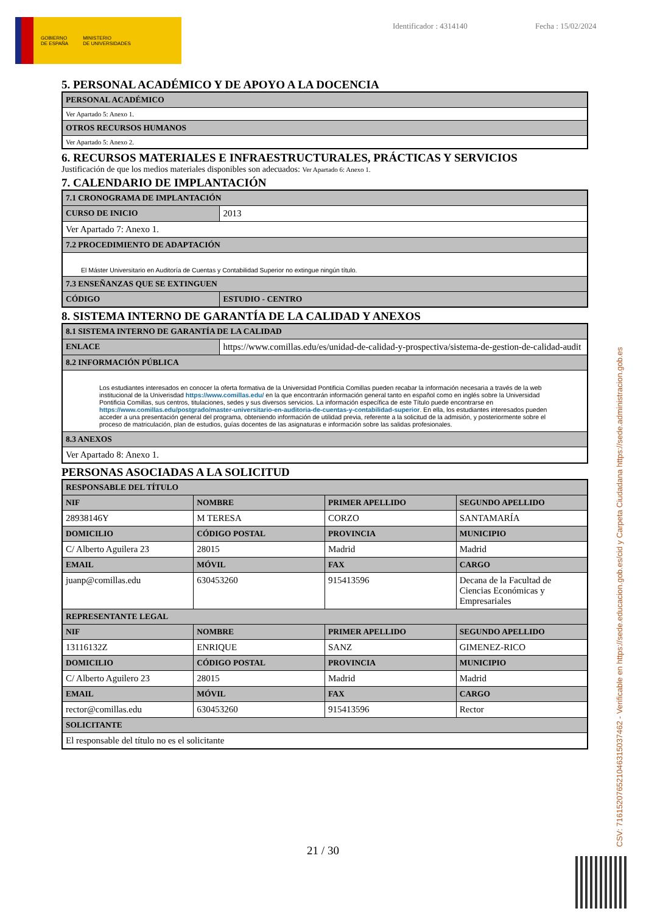GOBIERNO
DE ESPAÑA
MINISTERIO
DE UNIVERSIDADES
Identificador : 4314140 Fecha : 15/02/2024
5. PERSONAL ACADÉMICO Y DE APOYO A LA DOCENCIA
| PERSONAL ACADÉMICO |
| --- |
| Ver Apartado 5: Anexo 1. |
| OTROS RECURSOS HUMANOS |
| Ver Apartado 5: Anexo 2. |
6. RECURSOS MATERIALES E INFRAESTRUCTURALES, PRÁCTICAS Y SERVICIOS
Justificación de que los medios materiales disponibles son adecuados: Ver Apartado 6: Anexo 1.
7. CALENDARIO DE IMPLANTACIÓN
| 7.1 CRONOGRAMA DE IMPLANTACIÓN | |
| --- | --- |
| CURSO DE INICIO | 2013 |
| Ver Apartado 7: Anexo 1. | |
| 7.2 PROCEDIMIENTO DE ADAPTACIÓN | |
| El Máster Universitario en Auditoría de Cuentas y Contabilidad Superior no extingue ningún título. | |
| 7.3 ENSEÑANZAS QUE SE EXTINGUEN | |
| CÓDIGO | ESTUDIO - CENTRO |
8. SISTEMA INTERNO DE GARANTÍA DE LA CALIDAD Y ANEXOS
| 8.1 SISTEMA INTERNO DE GARANTÍA DE LA CALIDAD | |
| --- | --- |
| ENLACE | https://www.comillas.edu/es/unidad-de-calidad-y-prospectiva/sistema-de-gestion-de-calidad-audit |
| 8.2 INFORMACIÓN PÚBLICA | |
| Los estudiantes interesados en conocer la oferta formativa de la Universidad Pontificia Comillas pueden recabar la información necesaria a través de la web institucional de la Univerisdad https://www.comillas.edu/ en la que encontrarán información general tanto en español como en inglés sobre la Universidad Pontificia Comillas, sus centros, titulaciones, sedes y sus diversos servicios. La información específica de este Título puede encontrarse en https://www.comillas.edu/postgrado/master-universitario-en-auditoria-de-cuentas-y-contabilidad-superior . En ella, los estudiantes interesados pueden acceder a una presentación general del programa, obteniendo información de utilidad previa, referente a la solicitud de la admisión, y posteriormente sobre el proceso de matriculación, plan de estudios, guías docentes de las asignaturas e información sobre las salidas profesionales. | |
| 8.3 ANEXOS | |
| Ver Apartado 8: Anexo 1. | |
PERSONAS ASOCIADAS A LA SOLICITUD
| RESPONSABLE DEL TÍTULO | | | |
| --- | --- | --- | --- |
| NIF | NOMBRE | PRIMER APELLIDO | SEGUNDO APELLIDO |
| 28938146Y | M TERESA | CORZO | SANTAMARÍA |
| DOMICILIO | CÓDIGO POSTAL | PROVINCIA | MUNICIPIO |
| C/ Alberto Aguilera 23 | 28015 | Madrid | Madrid |
| EMAIL | MÓVIL | FAX | CARGO |
| juanp@comillas.edu | 630453260 | 915413596 | Decana de la Facultad de Ciencias Económicas y Empresariales |
| REPRESENTANTE LEGAL | | | |
| NIF | NOMBRE | PRIMER APELLIDO | SEGUNDO APELLIDO |
| 13116132Z | ENRIQUE | SANZ | GIMENEZ-RICO |
| DOMICILIO | CÓDIGO POSTAL | PROVINCIA | MUNICIPIO |
| C/ Alberto Aguilero 23 | 28015 | Madrid | Madrid |
| EMAIL | MÓVIL | FAX | CARGO |
| rector@comillas.edu | 630453260 | 915413596 | Rector |
| SOLICITANTE | | | |
| El responsable del título no es el solicitante | | | |
21 / 30 CSV: 716152076521046315037462 - Verificable en https://sede.educacion.gob.es/cid y Carpeta Ciudadana https://sede.administracion.gob.es